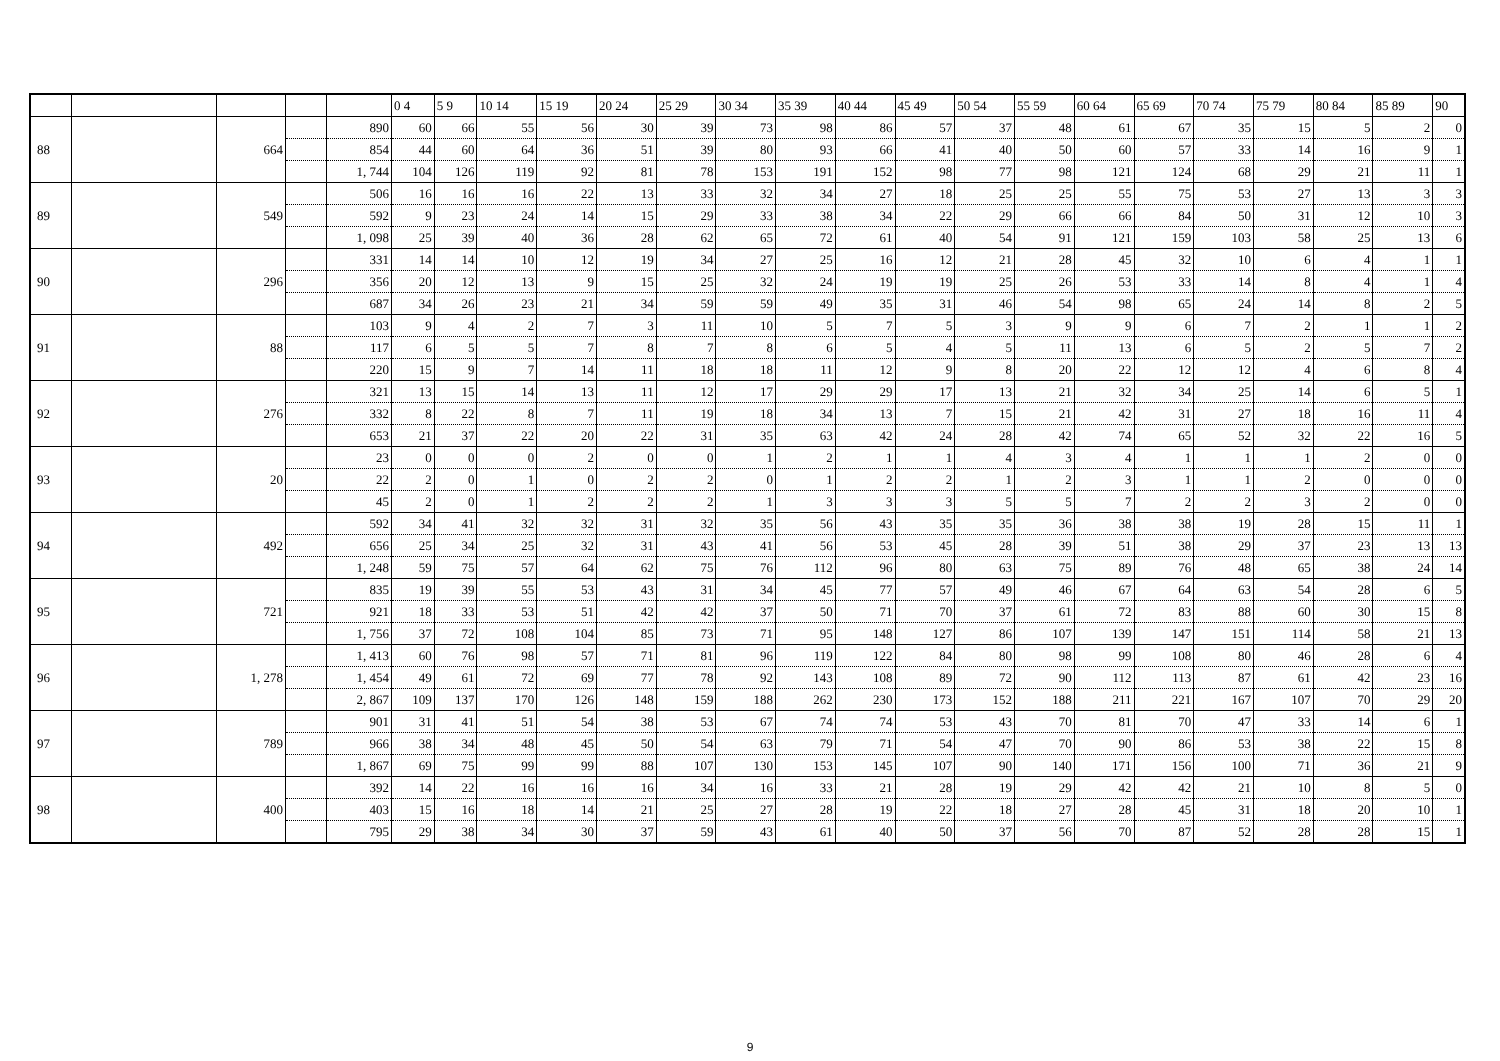| | | | | | 0 4 | 5 9 | 10 14 | 15 19 | 20 24 | 25 29 | 30 34 | 35 39 | 40 44 | 45 49 | 50 54 | 55 59 | 60 64 | 65 69 | 70 74 | 75 79 | 80 84 | 85 89 | 90 |
| --- | --- | --- | --- | --- | --- | --- | --- | --- | --- | --- | --- | --- | --- | --- | --- | --- | --- | --- | --- | --- | --- | --- | --- |
| 88 | | 664 | | 890 | 60 | 66 | 55 | 56 | 30 | 39 | 73 | 98 | 86 | 57 | 37 | 48 | 61 | 67 | 35 | 15 | 5 | 2 | 0 |
| | | | | 854 | 44 | 60 | 64 | 36 | 51 | 39 | 80 | 93 | 66 | 41 | 40 | 50 | 60 | 57 | 33 | 14 | 16 | 9 | 1 |
| | | | | 1, 744 | 104 | 126 | 119 | 92 | 81 | 78 | 153 | 191 | 152 | 98 | 77 | 98 | 121 | 124 | 68 | 29 | 21 | 11 | 1 |
| 89 | | 549 | | 506 | 16 | 16 | 16 | 22 | 13 | 33 | 32 | 34 | 27 | 18 | 25 | 25 | 55 | 75 | 53 | 27 | 13 | 3 | 3 |
| | | | | 592 | 9 | 23 | 24 | 14 | 15 | 29 | 33 | 38 | 34 | 22 | 29 | 66 | 66 | 84 | 50 | 31 | 12 | 10 | 3 |
| | | | | 1, 098 | 25 | 39 | 40 | 36 | 28 | 62 | 65 | 72 | 61 | 40 | 54 | 91 | 121 | 159 | 103 | 58 | 25 | 13 | 6 |
| 90 | | 296 | | 331 | 14 | 14 | 10 | 12 | 19 | 34 | 27 | 25 | 16 | 12 | 21 | 28 | 45 | 32 | 10 | 6 | 4 | 1 | 1 |
| | | | | 356 | 20 | 12 | 13 | 9 | 15 | 25 | 32 | 24 | 19 | 19 | 25 | 26 | 53 | 33 | 14 | 8 | 4 | 1 | 4 |
| | | | | 687 | 34 | 26 | 23 | 21 | 34 | 59 | 59 | 49 | 35 | 31 | 46 | 54 | 98 | 65 | 24 | 14 | 8 | 2 | 5 |
| 91 | | 88 | | 103 | 9 | 4 | 2 | 7 | 3 | 11 | 10 | 5 | 7 | 5 | 3 | 9 | 9 | 6 | 7 | 2 | 1 | 1 | 2 |
| | | | | 117 | 6 | 5 | 5 | 7 | 8 | 7 | 8 | 6 | 5 | 4 | 5 | 11 | 13 | 6 | 5 | 2 | 5 | 7 | 2 |
| | | | | 220 | 15 | 9 | 7 | 14 | 11 | 18 | 18 | 11 | 12 | 9 | 8 | 20 | 22 | 12 | 12 | 4 | 6 | 8 | 4 |
| 92 | | 276 | | 321 | 13 | 15 | 14 | 13 | 11 | 12 | 17 | 29 | 29 | 17 | 13 | 21 | 32 | 34 | 25 | 14 | 6 | 5 | 1 |
| | | | | 332 | 8 | 22 | 8 | 7 | 11 | 19 | 18 | 34 | 13 | 7 | 15 | 21 | 42 | 31 | 27 | 18 | 16 | 11 | 4 |
| | | | | 653 | 21 | 37 | 22 | 20 | 22 | 31 | 35 | 63 | 42 | 24 | 28 | 42 | 74 | 65 | 52 | 32 | 22 | 16 | 5 |
| 93 | | 20 | | 23 | 0 | 0 | 0 | 2 | 0 | 0 | 1 | 2 | 1 | 1 | 4 | 3 | 4 | 1 | 1 | 1 | 2 | 0 | 0 |
| | | | | 22 | 2 | 0 | 1 | 0 | 2 | 2 | 0 | 1 | 2 | 2 | 1 | 2 | 3 | 1 | 1 | 2 | 0 | 0 | 0 |
| | | | | 45 | 2 | 0 | 1 | 2 | 2 | 2 | 1 | 3 | 3 | 3 | 5 | 5 | 7 | 2 | 2 | 3 | 2 | 0 | 0 |
| 94 | | 492 | | 592 | 34 | 41 | 32 | 32 | 31 | 32 | 35 | 56 | 43 | 35 | 35 | 36 | 38 | 38 | 19 | 28 | 15 | 11 | 1 |
| | | | | 656 | 25 | 34 | 25 | 32 | 31 | 43 | 41 | 56 | 53 | 45 | 28 | 39 | 51 | 38 | 29 | 37 | 23 | 13 | 13 |
| | | | | 1, 248 | 59 | 75 | 57 | 64 | 62 | 75 | 76 | 112 | 96 | 80 | 63 | 75 | 89 | 76 | 48 | 65 | 38 | 24 | 14 |
| 95 | | 721 | | 835 | 19 | 39 | 55 | 53 | 43 | 31 | 34 | 45 | 77 | 57 | 49 | 46 | 67 | 64 | 63 | 54 | 28 | 6 | 5 |
| | | | | 921 | 18 | 33 | 53 | 51 | 42 | 42 | 37 | 50 | 71 | 70 | 37 | 61 | 72 | 83 | 88 | 60 | 30 | 15 | 8 |
| | | | | 1, 756 | 37 | 72 | 108 | 104 | 85 | 73 | 71 | 95 | 148 | 127 | 86 | 107 | 139 | 147 | 151 | 114 | 58 | 21 | 13 |
| 96 | | 1, 278 | | 1, 413 | 60 | 76 | 98 | 57 | 71 | 81 | 96 | 119 | 122 | 84 | 80 | 98 | 99 | 108 | 80 | 46 | 28 | 6 | 4 |
| | | | | 1, 454 | 49 | 61 | 72 | 69 | 77 | 78 | 92 | 143 | 108 | 89 | 72 | 90 | 112 | 113 | 87 | 61 | 42 | 23 | 16 |
| | | | | 2, 867 | 109 | 137 | 170 | 126 | 148 | 159 | 188 | 262 | 230 | 173 | 152 | 188 | 211 | 221 | 167 | 107 | 70 | 29 | 20 |
| 97 | | 789 | | 901 | 31 | 41 | 51 | 54 | 38 | 53 | 67 | 74 | 74 | 53 | 43 | 70 | 81 | 70 | 47 | 33 | 14 | 6 | 1 |
| | | | | 966 | 38 | 34 | 48 | 45 | 50 | 54 | 63 | 79 | 71 | 54 | 47 | 70 | 90 | 86 | 53 | 38 | 22 | 15 | 8 |
| | | | | 1, 867 | 69 | 75 | 99 | 99 | 88 | 107 | 130 | 153 | 145 | 107 | 90 | 140 | 171 | 156 | 100 | 71 | 36 | 21 | 9 |
| 98 | | 400 | | 392 | 14 | 22 | 16 | 16 | 16 | 34 | 16 | 33 | 21 | 28 | 19 | 29 | 42 | 42 | 21 | 10 | 8 | 5 | 0 |
| | | | | 403 | 15 | 16 | 18 | 14 | 21 | 25 | 27 | 28 | 19 | 22 | 18 | 27 | 28 | 45 | 31 | 18 | 20 | 10 | 1 |
| | | | | 795 | 29 | 38 | 34 | 30 | 37 | 59 | 43 | 61 | 40 | 50 | 37 | 56 | 70 | 87 | 52 | 28 | 28 | 15 | 1 |
9